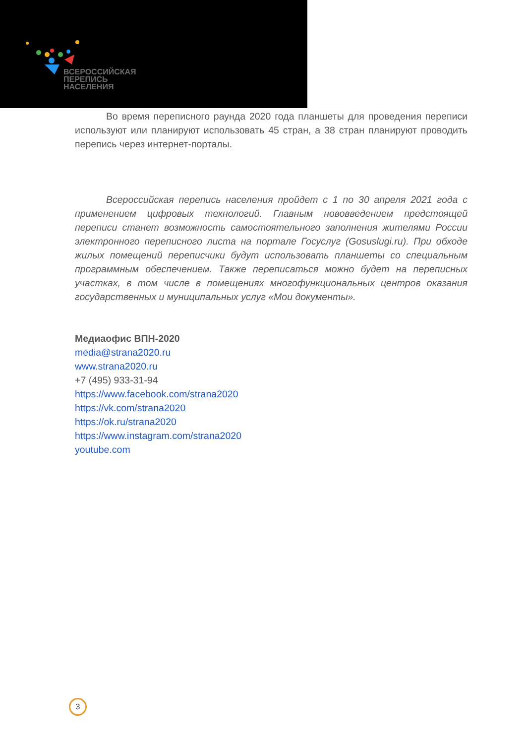ВСЕРОССИЙСКАЯ
ПЕРЕПИСЬ
НАСЕЛЕНИЯ
Во время переписного раунда 2020 года планшеты для проведения переписи используют или планируют использовать 45 стран, а 38 стран планируют проводить перепись через интернет-порталы.
Всероссийская перепись населения пройдет с 1 по 30 апреля 2021 года с применением цифровых технологий. Главным нововведением предстоящей переписи станет возможность самостоятельного заполнения жителями России электронного переписного листа на портале Госуслуг (Gosuslugi.ru). При обходе жилых помещений переписчики будут использовать планшеты со специальным программным обеспечением. Также переписаться можно будет на переписных участках, в том числе в помещениях многофункциональных центров оказания государственных и муниципальных услуг «Мои документы».
Медиаофис ВПН-2020
media@strana2020.ru
www.strana2020.ru
+7 (495) 933-31-94
https://www.facebook.com/strana2020
https://vk.com/strana2020
https://ok.ru/strana2020
https://www.instagram.com/strana2020
youtube.com
3